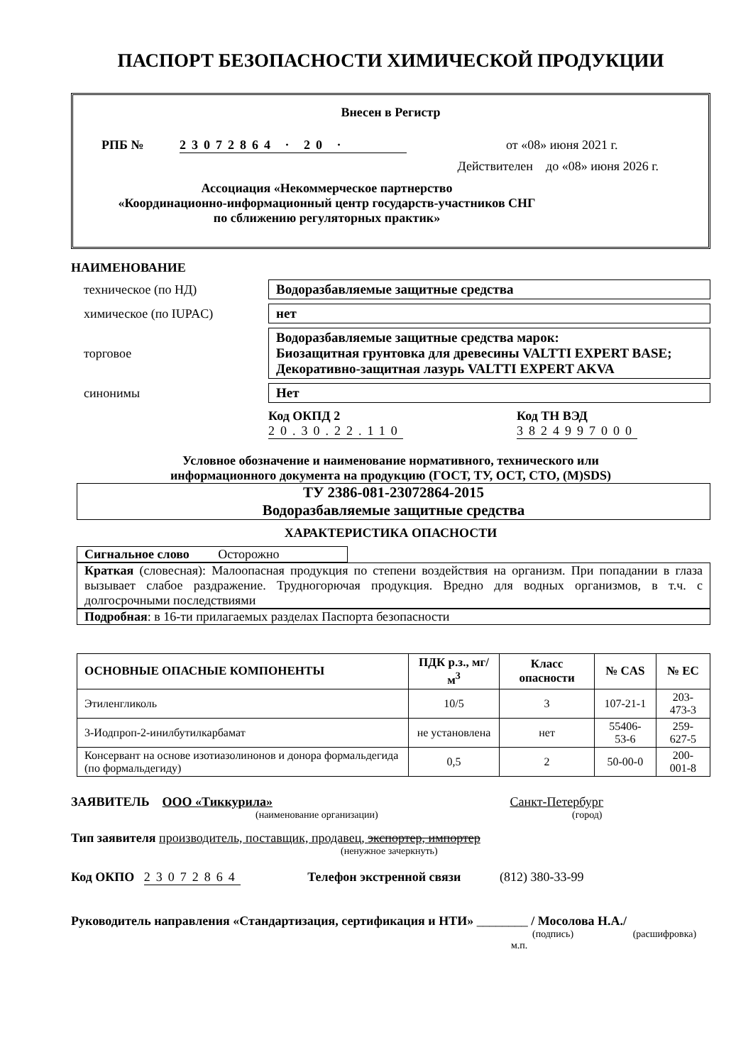ПАСПОРТ БЕЗОПАСНОСТИ ХИМИЧЕСКОЙ ПРОДУКЦИИ
Внесен в Регистр
РПБ № 23072864 · 20 · от «08» июня 2021 г.
Действителен до «08» июня 2026 г.
Ассоциация «Некоммерческое партнерство
«Координационно-информационный центр государств-участников СНГ
по сближению регуляторных практик»
НАИМЕНОВАНИЕ
техническое (по НД) Водоразбавляемые защитные средства
химическое (по IUPAC) нет
торговое Водоразбавляемые защитные средства марок:
Биозащитная грунтовка для древесины VALTTI EXPERT BASE;
Декоративно-защитная лазурь VALTTI EXPERT AKVA
синонимы Нет
Код ОКПД 2
20.30.22.110
Код ТН ВЭД
3824997000
Условное обозначение и наименование нормативного, технического или
информационного документа на продукцию (ГОСТ, ТУ, ОСТ, СТО, (М)SDS)
ТУ 2386-081-23072864-2015
Водоразбавляемые защитные средства
ХАРАКТЕРИСТИКА ОПАСНОСТИ
Сигнальное слово Осторожно
Краткая (словесная): Малоопасная продукция по степени воздействия на организм. При попадании в глаза вызывает слабое раздражение. Трудногорючая продукция. Вредно для водных организмов, в т.ч. с долгосрочными последствиями
Подробная: в 16-ти прилагаемых разделах Паспорта безопасности
| ОСНОВНЫЕ ОПАСНЫЕ КОМПОНЕНТЫ | ПДК р.з., мг/м<sup>3</sup> | Класс опасности | № CAS | № ЕС |
| --- | --- | --- | --- | --- |
| Этиленгликоль | 10/5 | 3 | 107-21-1 | 203-473-3 |
| 3-Иодпроп-2-инилбутилкарбамат | не установлена | нет | 55406-53-6 | 259-627-5 |
| Консервант на основе изотиазолинонов и донора формальдегида (по формальдегиду) | 0,5 | 2 | 50-00-0 | 200-001-8 |
ЗАЯВИТЕЛЬ ООО «Тиккурила» Санкт-Петербург
(наименование организации) (город)
Тип заявителя производитель, поставщик, продавец, экспортер, импортер
(ненужное зачеркнуть)
Код ОКПО 23072864 Телефон экстренной связи (812) 380-33-99
Руководитель направления «Стандартизация, сертификация и НТИ» ________ / Мосолова Н.А./
(подпись) (расшифровка)
м.п.